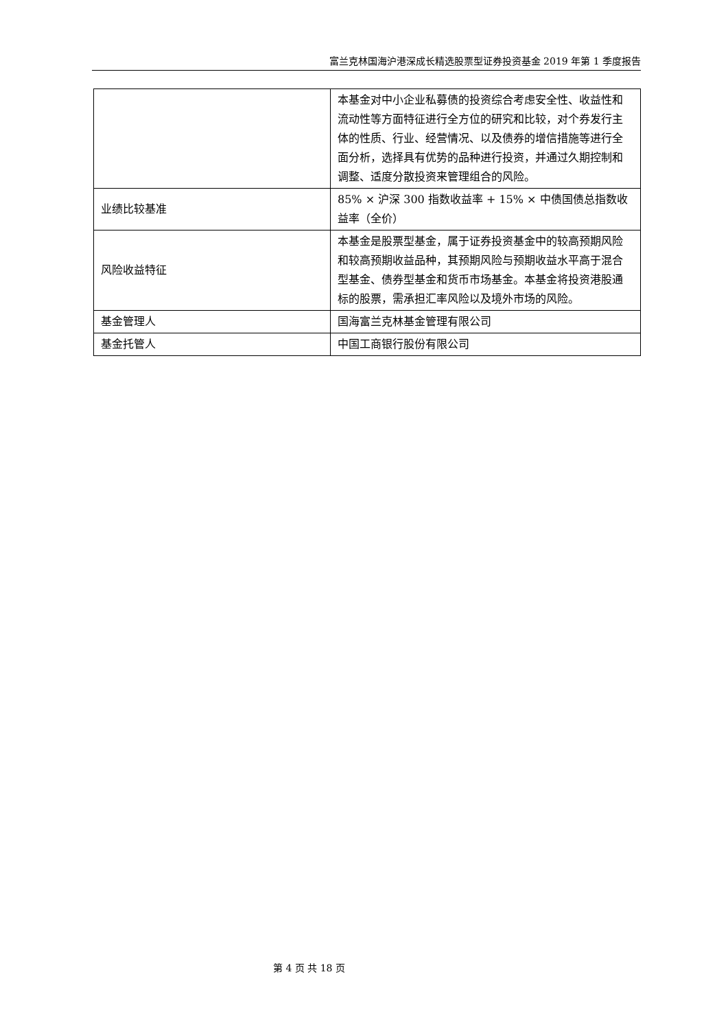富兰克林国海沪港深成长精选股票型证券投资基金 2019 年第 1 季度报告
| | 本基金对中小企业私募债的投资综合考虑安全性、收益性和流动性等方面特征进行全方位的研究和比较，对个券发行主体的性质、行业、经营情况、以及债券的增信措施等进行全面分析，选择具有优势的品种进行投资，并通过久期控制和调整、适度分散投资来管理组合的风险。 |
| 业绩比较基准 | 85% × 沪深 300 指数收益率 + 15% × 中债国债总指数收益率（全价） |
| 风险收益特征 | 本基金是股票型基金，属于证券投资基金中的较高预期风险和较高预期收益品种，其预期风险与预期收益水平高于混合型基金、债券型基金和货币市场基金。本基金将投资港股通标的股票，需承担汇率风险以及境外市场的风险。 |
| 基金管理人 | 国海富兰克林基金管理有限公司 |
| 基金托管人 | 中国工商银行股份有限公司 |
第 4 页 共 18 页